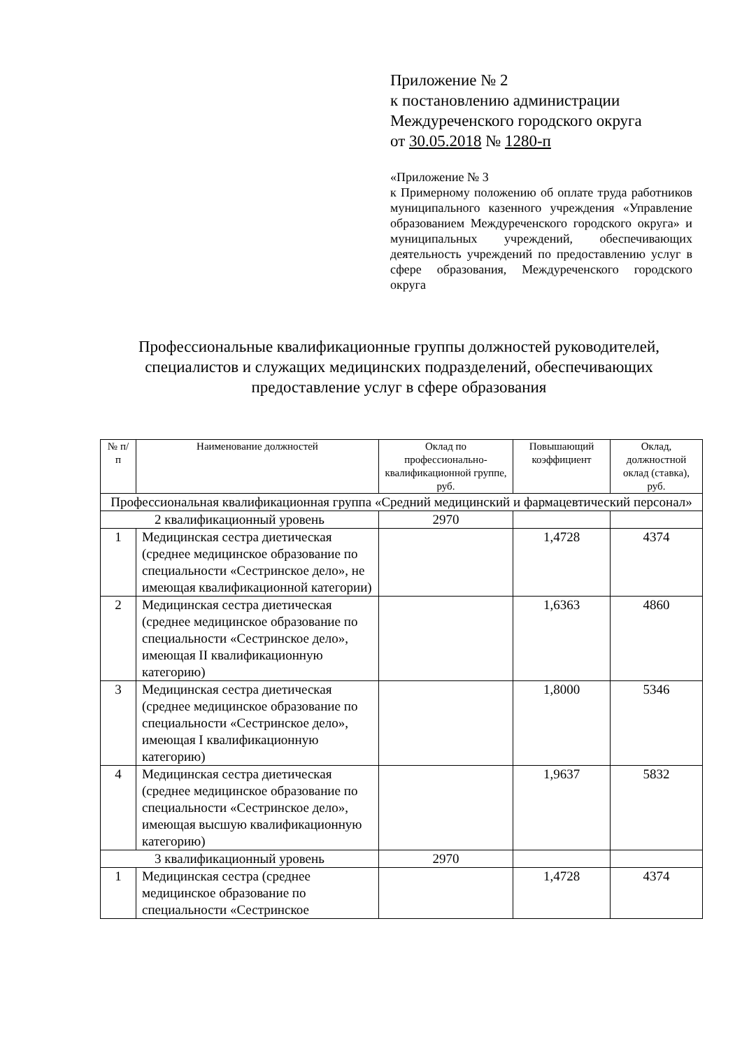Приложение № 2
к постановлению администрации
Междуреченского городского округа
от 30.05.2018 № 1280-п
«Приложение № 3
к Примерному положению об оплате труда работников муниципального казенного учреждения «Управление образованием Междуреченского городского округа» и муниципальных учреждений, обеспечивающих деятельность учреждений по предоставлению услуг в сфере образования, Междуреченского городского округа
Профессиональные квалификационные группы должностей руководителей, специалистов и служащих медицинских подразделений, обеспечивающих предоставление услуг в сфере образования
| № п/п | Наименование должностей | Оклад по профессионально-квалификационной группе, руб. | Повышающий коэффициент | Оклад, должностной оклад (ставка), руб. |
| --- | --- | --- | --- | --- |
| Профессиональная квалификационная группа «Средний медицинский и фармацевтический персонал» | | | | |
| 2 квалификационный уровень | | 2970 | | |
| 1 | Медицинская сестра диетическая (среднее медицинское образование по специальности «Сестринское дело», не имеющая квалификационной категории) | | 1,4728 | 4374 |
| 2 | Медицинская сестра диетическая (среднее медицинское образование по специальности «Сестринское дело», имеющая II квалификационную категорию) | | 1,6363 | 4860 |
| 3 | Медицинская сестра диетическая (среднее медицинское образование по специальности «Сестринское дело», имеющая I квалификационную категорию) | | 1,8000 | 5346 |
| 4 | Медицинская сестра диетическая (среднее медицинское образование по специальности «Сестринское дело», имеющая высшую квалификационную категорию) | | 1,9637 | 5832 |
| 3 квалификационный уровень | | 2970 | | |
| 1 | Медицинская сестра (среднее медицинское образование по специальности «Сестринское | | 1,4728 | 4374 |